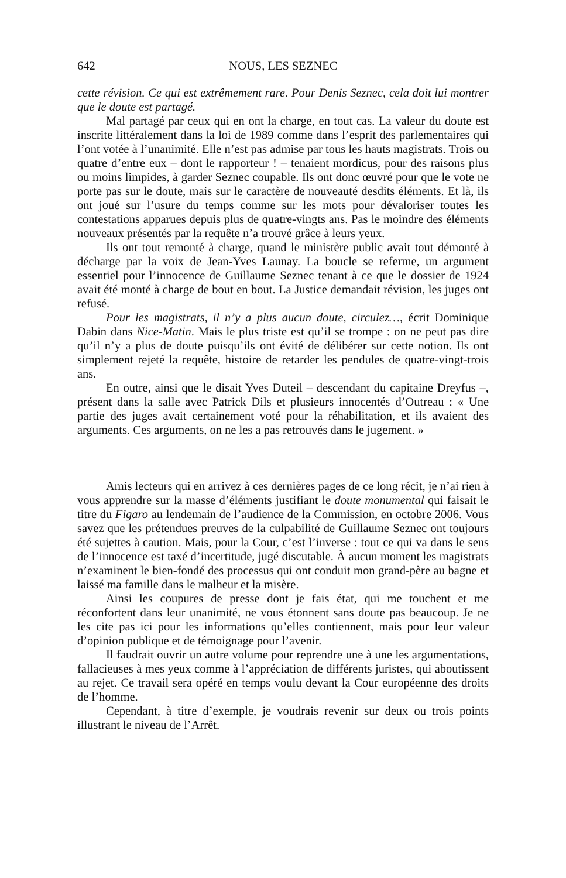642 NOUS, LES SEZNEC
cette révision. Ce qui est extrêmement rare. Pour Denis Seznec, cela doit lui montrer que le doute est partagé.
Mal partagé par ceux qui en ont la charge, en tout cas. La valeur du doute est inscrite littéralement dans la loi de 1989 comme dans l’esprit des parlementaires qui l’ont votée à l’unanimité. Elle n’est pas admise par tous les hauts magistrats. Trois ou quatre d’entre eux – dont le rapporteur ! – tenaient mordicus, pour des raisons plus ou moins limpides, à garder Seznec coupable. Ils ont donc œuvré pour que le vote ne porte pas sur le doute, mais sur le caractère de nouveauté desdits éléments. Et là, ils ont joué sur l’usure du temps comme sur les mots pour dévaloriser toutes les contestations apparues depuis plus de quatre-vingts ans. Pas le moindre des éléments nouveaux présentés par la requête n’a trouvé grâce à leurs yeux.
Ils ont tout remonté à charge, quand le ministère public avait tout démonté à décharge par la voix de Jean-Yves Launay. La boucle se referme, un argument essentiel pour l’innocence de Guillaume Seznec tenant à ce que le dossier de 1924 avait été monté à charge de bout en bout. La Justice demandait révision, les juges ont refusé.
Pour les magistrats, il n’y a plus aucun doute, circulez…, écrit Dominique Dabin dans Nice-Matin. Mais le plus triste est qu’il se trompe : on ne peut pas dire qu’il n’y a plus de doute puisqu’ils ont évité de délibérer sur cette notion. Ils ont simplement rejeté la requête, histoire de retarder les pendules de quatre-vingt-trois ans.
En outre, ainsi que le disait Yves Duteil – descendant du capitaine Dreyfus –, présent dans la salle avec Patrick Dils et plusieurs innocentés d’Outreau : « Une partie des juges avait certainement voté pour la réhabilitation, et ils avaient des arguments. Ces arguments, on ne les a pas retrouvés dans le jugement. »
Amis lecteurs qui en arrivez à ces dernières pages de ce long récit, je n’ai rien à vous apprendre sur la masse d’éléments justifiant le doute monumental qui faisait le titre du Figaro au lendemain de l’audience de la Commission, en octobre 2006. Vous savez que les prétendues preuves de la culpabilité de Guillaume Seznec ont toujours été sujettes à caution. Mais, pour la Cour, c’est l’inverse : tout ce qui va dans le sens de l’innocence est taxé d’incertitude, jugé discutable. À aucun moment les magistrats n’examinent le bien-fondé des processus qui ont conduit mon grand-père au bagne et laissé ma famille dans le malheur et la misère.
Ainsi les coupures de presse dont je fais état, qui me touchent et me réconfortent dans leur unanimité, ne vous étonnent sans doute pas beaucoup. Je ne les cite pas ici pour les informations qu’elles contiennent, mais pour leur valeur d’opinion publique et de témoignage pour l’avenir.
Il faudrait ouvrir un autre volume pour reprendre une à une les argumentations, fallacieuses à mes yeux comme à l’appréciation de différents juristes, qui aboutissent au rejet. Ce travail sera opéré en temps voulu devant la Cour européenne des droits de l’homme.
Cependant, à titre d’exemple, je voudrais revenir sur deux ou trois points illustrant le niveau de l’Arrêt.